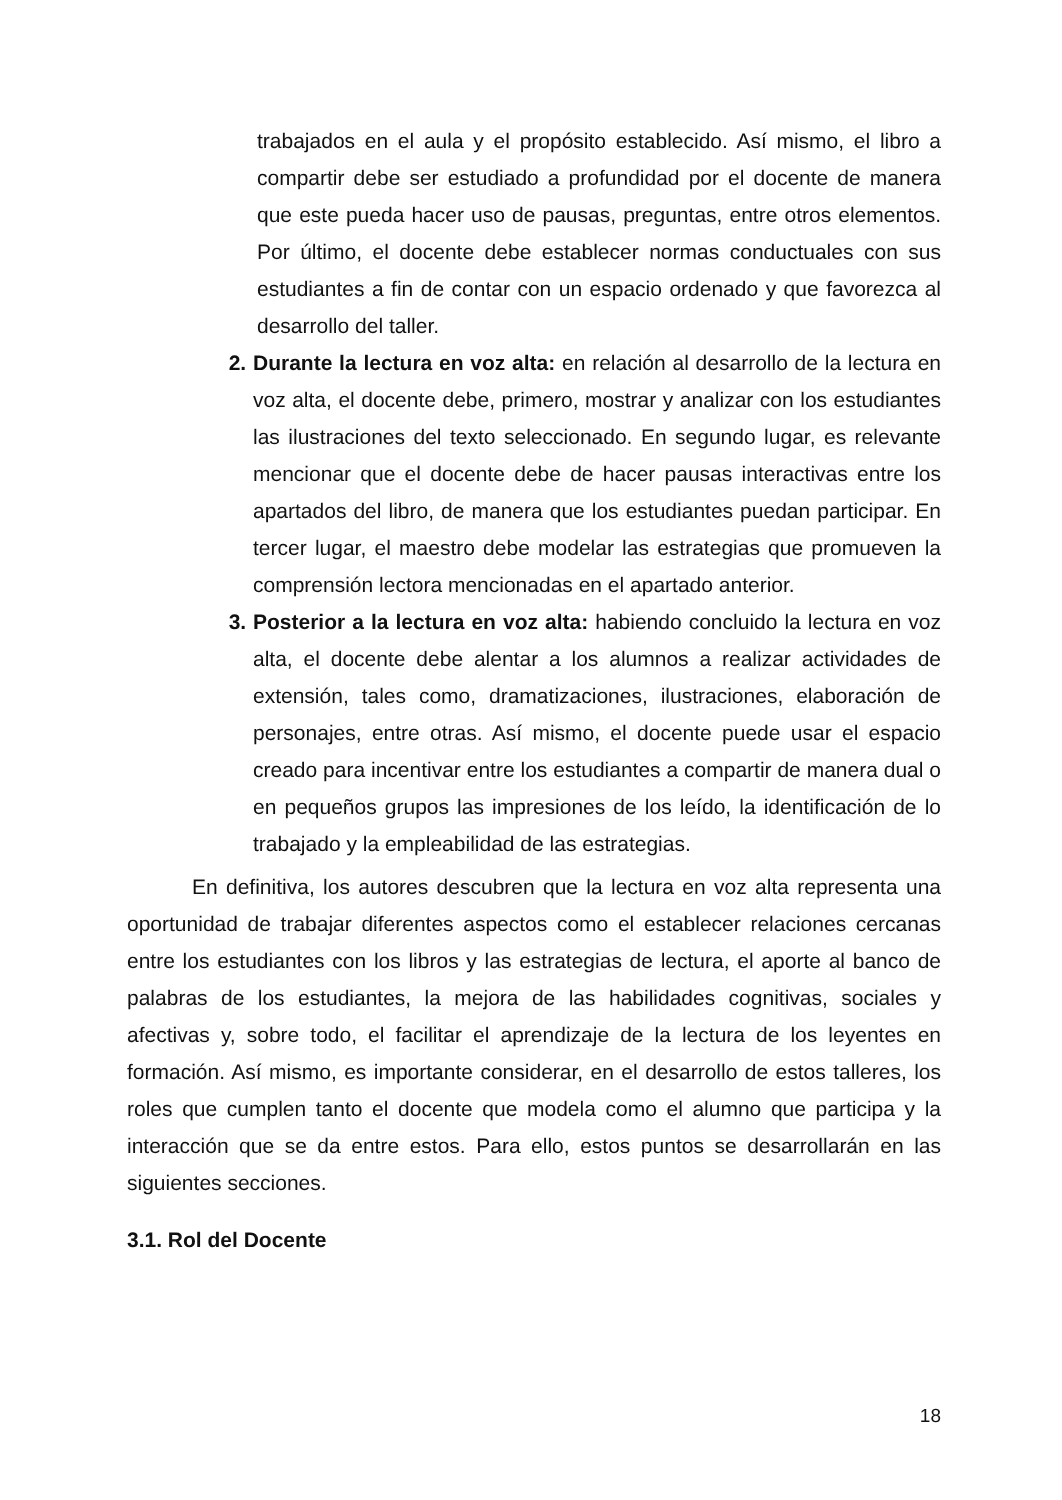trabajados en el aula y el propósito establecido. Así mismo, el libro a compartir debe ser estudiado a profundidad por el docente de manera que este pueda hacer uso de pausas, preguntas, entre otros elementos. Por último, el docente debe establecer normas conductuales con sus estudiantes a fin de contar con un espacio ordenado y que favorezca al desarrollo del taller.
2. Durante la lectura en voz alta: en relación al desarrollo de la lectura en voz alta, el docente debe, primero, mostrar y analizar con los estudiantes las ilustraciones del texto seleccionado. En segundo lugar, es relevante mencionar que el docente debe de hacer pausas interactivas entre los apartados del libro, de manera que los estudiantes puedan participar. En tercer lugar, el maestro debe modelar las estrategias que promueven la comprensión lectora mencionadas en el apartado anterior.
3. Posterior a la lectura en voz alta: habiendo concluido la lectura en voz alta, el docente debe alentar a los alumnos a realizar actividades de extensión, tales como, dramatizaciones, ilustraciones, elaboración de personajes, entre otras. Así mismo, el docente puede usar el espacio creado para incentivar entre los estudiantes a compartir de manera dual o en pequeños grupos las impresiones de los leído, la identificación de lo trabajado y la empleabilidad de las estrategias.
En definitiva, los autores descubren que la lectura en voz alta representa una oportunidad de trabajar diferentes aspectos como el establecer relaciones cercanas entre los estudiantes con los libros y las estrategias de lectura, el aporte al banco de palabras de los estudiantes, la mejora de las habilidades cognitivas, sociales y afectivas y, sobre todo, el facilitar el aprendizaje de la lectura de los leyentes en formación. Así mismo, es importante considerar, en el desarrollo de estos talleres, los roles que cumplen tanto el docente que modela como el alumno que participa y la interacción que se da entre estos. Para ello, estos puntos se desarrollarán en las siguientes secciones.
3.1. Rol del Docente
18